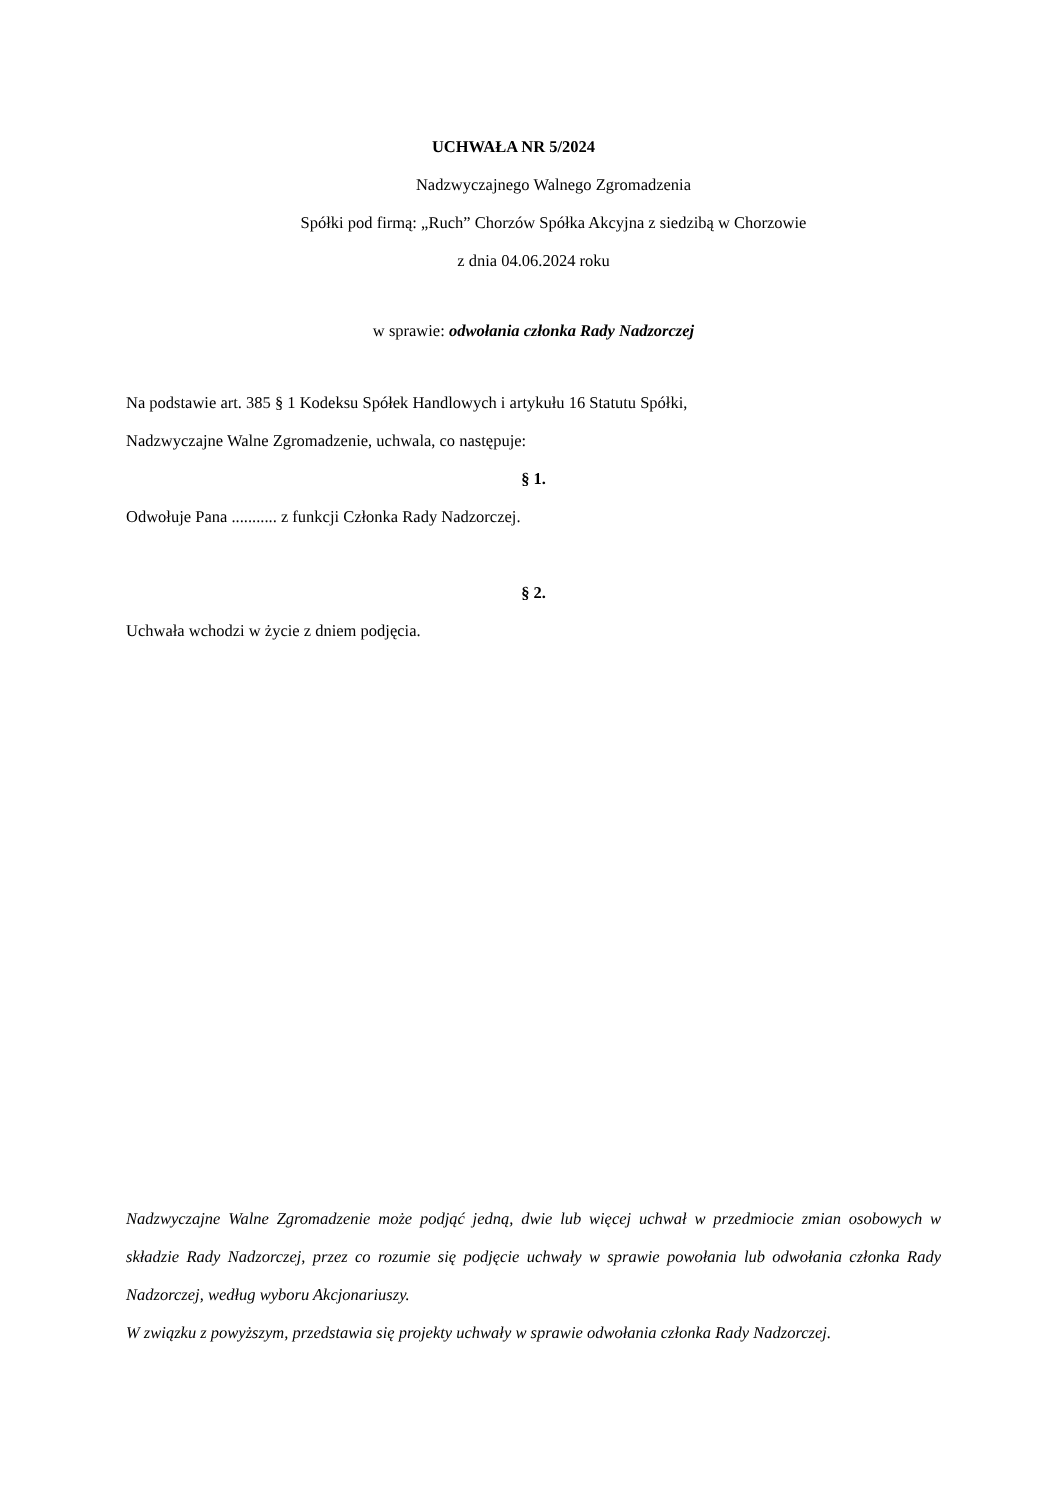UCHWAŁA NR 5/2024
Nadzwyczajnego Walnego Zgromadzenia
Spółki pod firmą: „Ruch” Chorzów Spółka Akcyjna z siedzibą w Chorzowie
z dnia 04.06.2024 roku
w sprawie: odwołania członka Rady Nadzorczej
Na podstawie art. 385 § 1 Kodeksu Spółek Handlowych i artykułu 16 Statutu Spółki,
Nadzwyczajne Walne Zgromadzenie, uchwala, co następuje:
§ 1.
Odwołuje Pana ........... z funkcji Członka Rady Nadzorczej.
§ 2.
Uchwała wchodzi w życie z dniem podjęcia.
Nadzwyczajne Walne Zgromadzenie może podjąć jedną, dwie lub więcej uchwał w przedmiocie zmian osobowych w składzie Rady Nadzorczej, przez co rozumie się podjęcie uchwały w sprawie powołania lub odwołania członka Rady Nadzorczej, według wyboru Akcjonariuszy.
W związku z powyższym, przedstawia się projekty uchwały w sprawie odwołania członka Rady Nadzorczej.